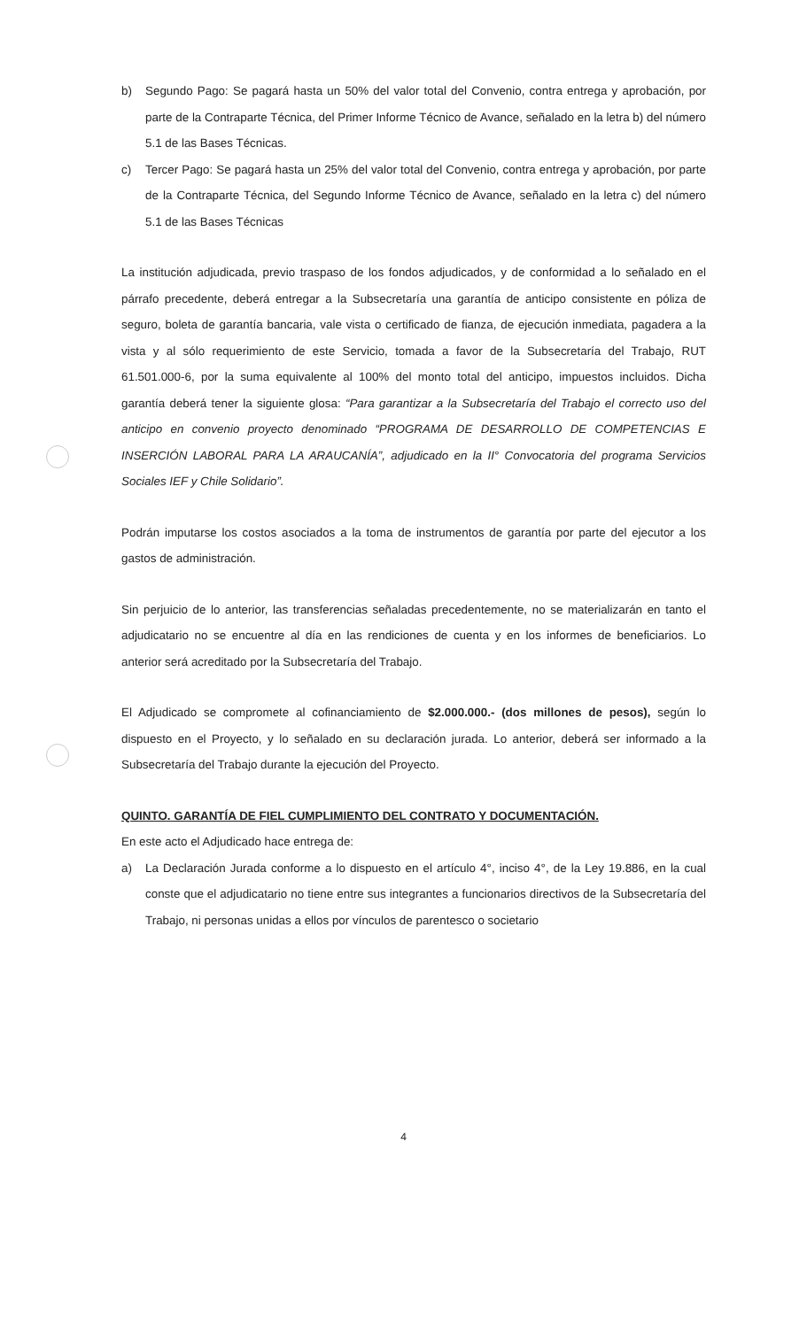b) Segundo Pago: Se pagará hasta un 50% del valor total del Convenio, contra entrega y aprobación, por parte de la Contraparte Técnica, del Primer Informe Técnico de Avance, señalado en la letra b) del número 5.1 de las Bases Técnicas.
c) Tercer Pago: Se pagará hasta un 25% del valor total del Convenio, contra entrega y aprobación, por parte de la Contraparte Técnica, del Segundo Informe Técnico de Avance, señalado en la letra c) del número 5.1 de las Bases Técnicas
La institución adjudicada, previo traspaso de los fondos adjudicados, y de conformidad a lo señalado en el párrafo precedente, deberá entregar a la Subsecretaría una garantía de anticipo consistente en póliza de seguro, boleta de garantía bancaria, vale vista o certificado de fianza, de ejecución inmediata, pagadera a la vista y al sólo requerimiento de este Servicio, tomada a favor de la Subsecretaría del Trabajo, RUT 61.501.000-6, por la suma equivalente al 100% del monto total del anticipo, impuestos incluidos. Dicha garantía deberá tener la siguiente glosa: “Para garantizar a la Subsecretaría del Trabajo el correcto uso del anticipo en convenio proyecto denominado “PROGRAMA DE DESARROLLO DE COMPETENCIAS E INSERCIÓN LABORAL PARA LA ARAUCANÍA”, adjudicado en la II° Convocatoria del programa Servicios Sociales IEF y Chile Solidario”.
Podrán imputarse los costos asociados a la toma de instrumentos de garantía por parte del ejecutor a los gastos de administración.
Sin perjuicio de lo anterior, las transferencias señaladas precedentemente, no se materializarán en tanto el adjudicatario no se encuentre al día en las rendiciones de cuenta y en los informes de beneficiarios. Lo anterior será acreditado por la Subsecretaría del Trabajo.
El Adjudicado se compromete al cofinanciamiento de $2.000.000.- (dos millones de pesos), según lo dispuesto en el Proyecto, y lo señalado en su declaración jurada. Lo anterior, deberá ser informado a la Subsecretaría del Trabajo durante la ejecución del Proyecto.
QUINTO. GARANTÍA DE FIEL CUMPLIMIENTO DEL CONTRATO Y DOCUMENTACIÓN.
En este acto el Adjudicado hace entrega de:
a) La Declaración Jurada conforme a lo dispuesto en el artículo 4°, inciso 4°, de la Ley 19.886, en la cual conste que el adjudicatario no tiene entre sus integrantes a funcionarios directivos de la Subsecretaría del Trabajo, ni personas unidas a ellos por vínculos de parentesco o societario
4